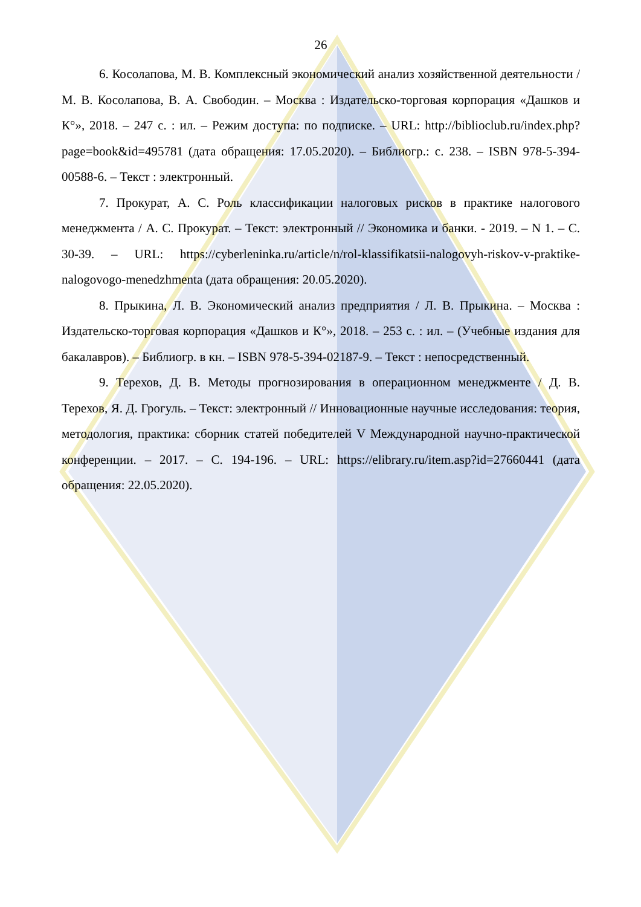26
6. Косолапова, М. В. Комплексный экономический анализ хозяйственной деятельности / М. В. Косолапова, В. А. Свободин. – Москва : Издательско-торговая корпорация «Дашков и К°», 2018. – 247 с. : ил. – Режим доступа: по подписке. – URL: http://biblioclub.ru/index.php?page=book&id=495781 (дата обращения: 17.05.2020). – Библиогр.: с. 238. – ISBN 978-5-394-00588-6. – Текст : электронный.
7. Прокурат, А. С. Роль классификации налоговых рисков в практике налогового менеджмента / А. С. Прокурат. – Текст: электронный // Экономика и банки. - 2019. – N 1. – С. 30-39. – URL: https://cyberleninka.ru/article/n/rol-klassifikatsii-nalogovyh-riskov-v-praktike-nalogovogo-menedzhmenta (дата обращения: 20.05.2020).
8. Прыкина, Л. В. Экономический анализ предприятия / Л. В. Прыкина. – Москва : Издательско-торговая корпорация «Дашков и К°», 2018. – 253 с. : ил. – (Учебные издания для бакалавров). – Библиогр. в кн. – ISBN 978-5-394-02187-9. – Текст : непосредственный.
9. Терехов, Д. В. Методы прогнозирования в операционном менеджменте / Д. В. Терехов, Я. Д. Грогуль. – Текст: электронный // Инновационные научные исследования: теория, методология, практика: сборник статей победителей V Международной научно-практической конференции. – 2017. – С. 194-196. – URL: https://elibrary.ru/item.asp?id=27660441 (дата обращения: 22.05.2020).